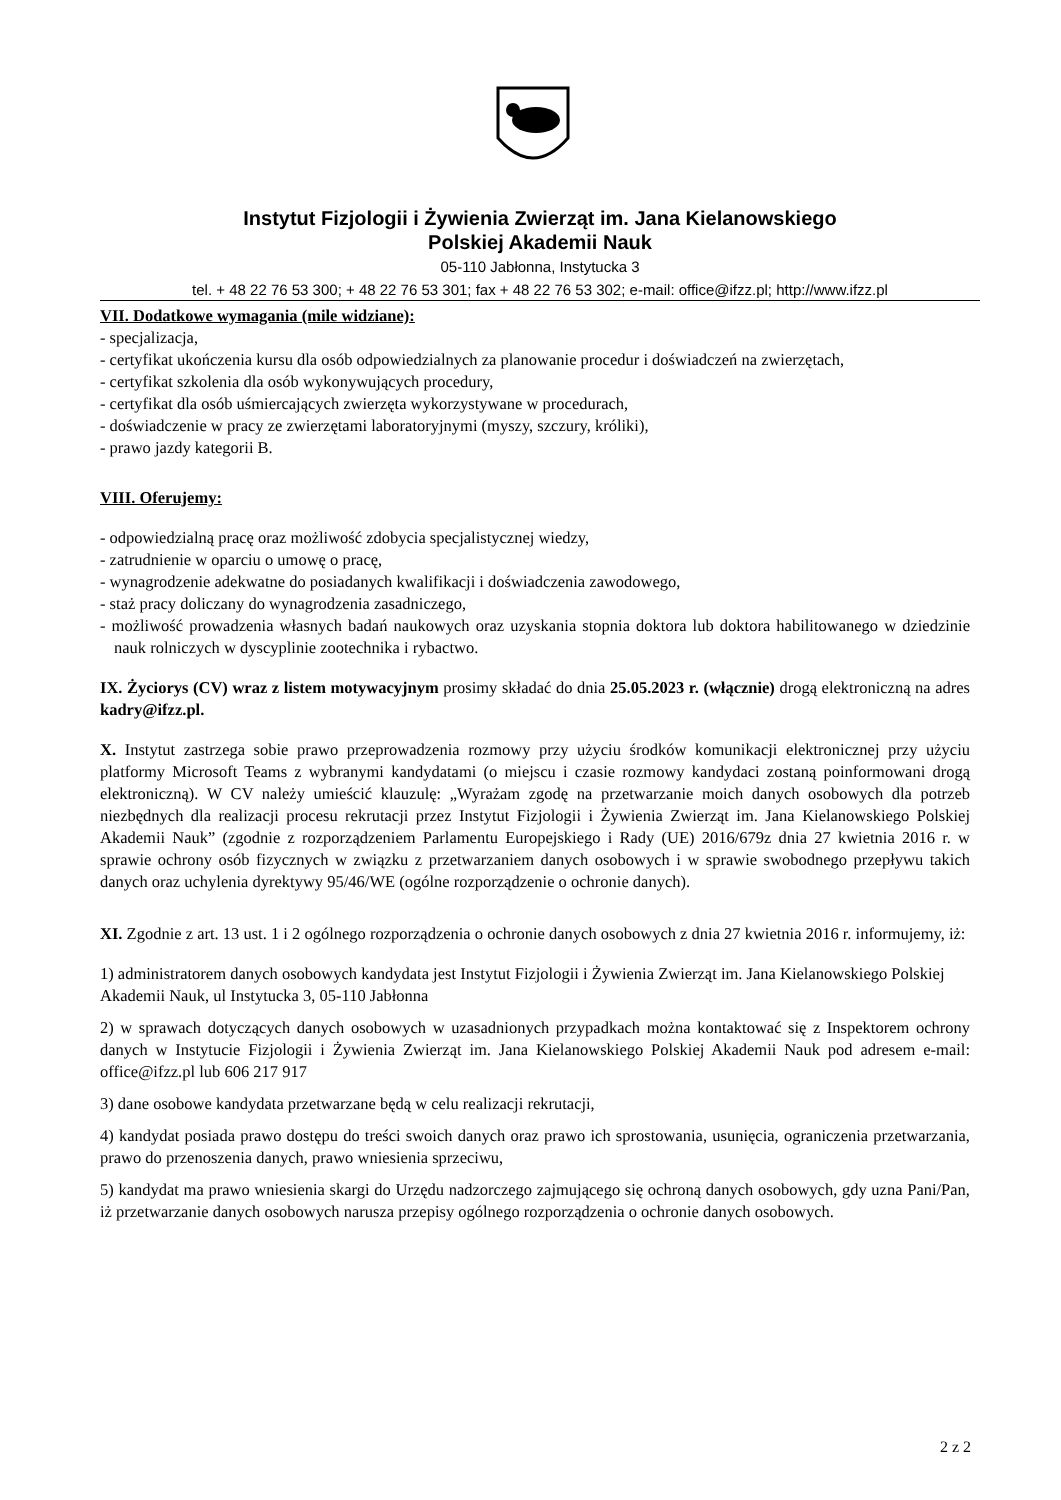Instytut Fizjologii i Żywienia Zwierząt im. Jana Kielanowskiego
Polskiej Akademii Nauk
05-110 Jabłonna, Instytucka 3
tel. + 48 22 76 53 300; + 48 22 76 53 301; fax + 48 22 76 53 302; e-mail: office@ifzz.pl; http://www.ifzz.pl
VII. Dodatkowe wymagania (mile widziane):
- specjalizacja,
- certyfikat ukończenia kursu dla osób odpowiedzialnych za planowanie procedur i doświadczeń na zwierzętach,
- certyfikat szkolenia dla osób wykonywujących procedury,
- certyfikat dla osób uśmiercających zwierzęta wykorzystywane w procedurach,
- doświadczenie w pracy ze zwierzętami laboratoryjnymi (myszy, szczury, króliki),
- prawo jazdy kategorii B.
VIII. Oferujemy:
- odpowiedzialną pracę oraz możliwość zdobycia specjalistycznej wiedzy,
- zatrudnienie w oparciu o umowę o pracę,
- wynagrodzenie adekwatne do posiadanych kwalifikacji i doświadczenia zawodowego,
- staż pracy doliczany do wynagrodzenia zasadniczego,
- możliwość prowadzenia własnych badań naukowych oraz uzyskania stopnia doktora lub doktora habilitowanego w dziedzinie nauk rolniczych w dyscyplinie zootechnika i rybactwo.
IX. Życiorys (CV) wraz z listem motywacyjnym prosimy składać do dnia 25.05.2023 r. (włącznie) drogą elektroniczną na adres kadry@ifzz.pl.
X. Instytut zastrzega sobie prawo przeprowadzenia rozmowy przy użyciu środków komunikacji elektronicznej przy użyciu platformy Microsoft Teams z wybranymi kandydatami (o miejscu i czasie rozmowy kandydaci zostaną poinformowani drogą elektroniczną). W CV należy umieścić klauzulę: „Wyrażam zgodę na przetwarzanie moich danych osobowych dla potrzeb niezbędnych dla realizacji procesu rekrutacji przez Instytut Fizjologii i Żywienia Zwierząt im. Jana Kielanowskiego Polskiej Akademii Nauk” (zgodnie z rozporządzeniem Parlamentu Europejskiego i Rady (UE) 2016/679z dnia 27 kwietnia 2016 r. w sprawie ochrony osób fizycznych w związku z przetwarzaniem danych osobowych i w sprawie swobodnego przepływu takich danych oraz uchylenia dyrektywy 95/46/WE (ogólne rozporządzenie o ochronie danych).
XI. Zgodnie z art. 13 ust. 1 i 2 ogólnego rozporządzenia o ochronie danych osobowych z dnia 27 kwietnia 2016 r. informujemy, iż:
1) administratorem danych osobowych kandydata jest Instytut Fizjologii i Żywienia Zwierząt im. Jana Kielanowskiego Polskiej Akademii Nauk, ul Instytucka 3, 05-110 Jabłonna
2) w sprawach dotyczących danych osobowych w uzasadnionych przypadkach można kontaktować się z Inspektorem ochrony danych w Instytucie Fizjologii i Żywienia Zwierząt im. Jana Kielanowskiego Polskiej Akademii Nauk pod adresem e-mail: office@ifzz.pl lub 606 217 917
3) dane osobowe kandydata przetwarzane będą w celu realizacji rekrutacji,
4) kandydat posiada prawo dostępu do treści swoich danych oraz prawo ich sprostowania, usunięcia, ograniczenia przetwarzania, prawo do przenoszenia danych, prawo wniesienia sprzeciwu,
5) kandydat ma prawo wniesienia skargi do Urzędu nadzorczego zajmującego się ochroną danych osobowych, gdy uzna Pani/Pan, iż przetwarzanie danych osobowych narusza przepisy ogólnego rozporządzenia o ochronie danych osobowych.
2 z 2